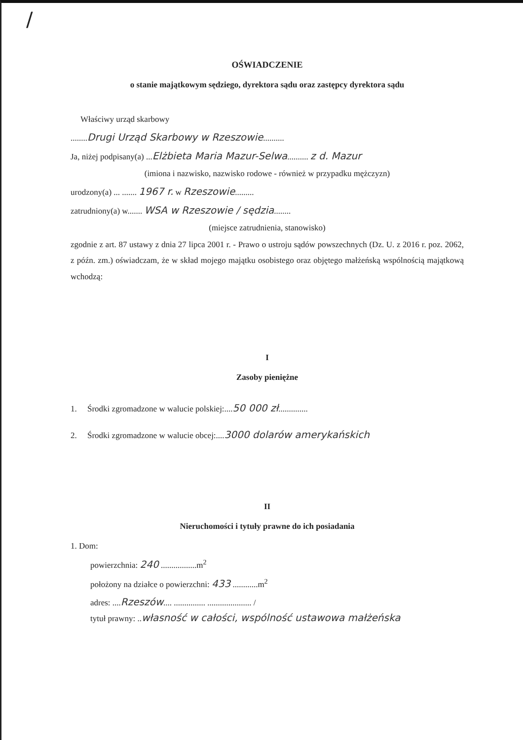/
OŚWIADCZENIE
o stanie majątkowym sędziego, dyrektora sądu oraz zastępcy dyrektora sądu
Właściwy urząd skarbowy
........Drugi Urząd Skarbowy w Rzeszowie..........
Ja, niżej podpisany(a) ...Elżbieta Maria Mazur-Selwa.......... z d. Mazur
(imiona i nazwisko, nazwisko rodowe - również w przypadku mężczyzn)
urodzony(a) ... ....... 1967 r. w Rzeszowie.........
zatrudniony(a) w....... WSA w Rzeszowie / sędzia........
(miejsce zatrudnienia, stanowisko)
zgodnie z art. 87 ustawy z dnia 27 lipca 2001 r. - Prawo o ustroju sądów powszechnych (Dz. U. z 2016 r. poz. 2062, z późn. zm.) oświadczam, że w skład mojego majątku osobistego oraz objętego małżeńską wspólnością majątkową wchodzą:
I
Zasoby pieniężne
1. Środki zgromadzone w walucie polskiej:....50 000 zł..............
2. Środki zgromadzone w walucie obcej:....3000 dolarów amerykańskich
II
Nieruchomości i tytuły prawne do ich posiadania
1. Dom:
powierzchnia: 240 .................m<sup>2</sup>
położony na działce o powierzchni: 433 ............m<sup>2</sup>
adres: ....Rzeszów.... ............... ..................... /
tytuł prawny: ..własność w całości, wspólność ustawowa małżeńska